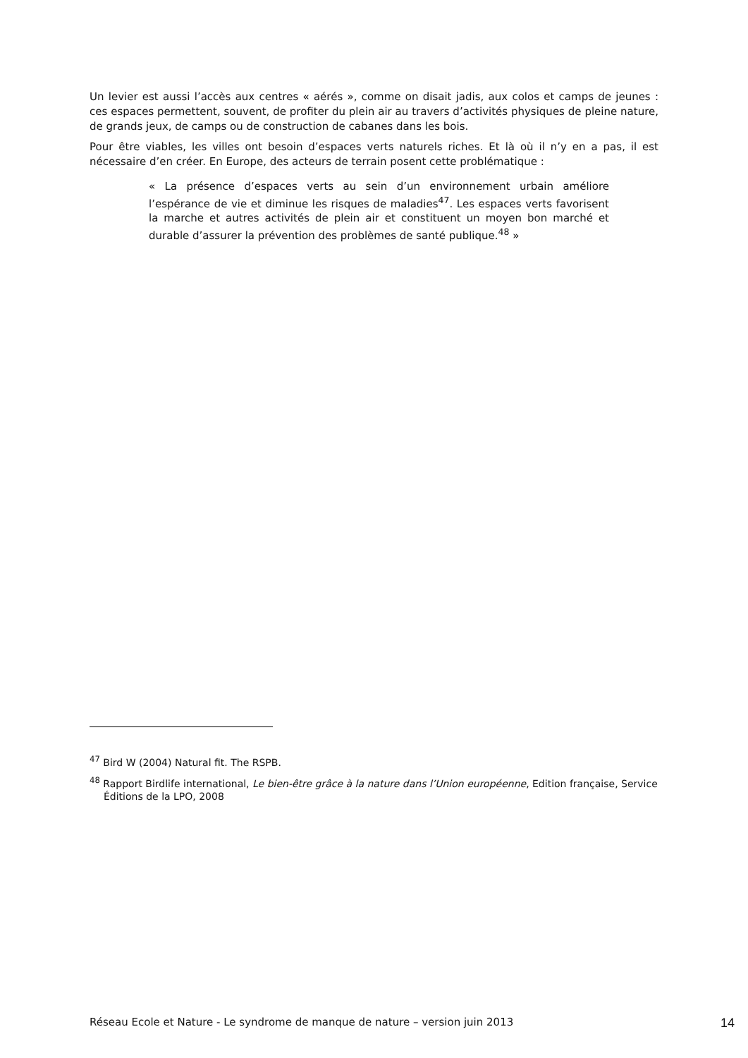Un levier est aussi l’accès aux centres « aérés », comme on disait jadis, aux colos et camps de jeunes : ces espaces permettent, souvent, de profiter du plein air au travers d’activités physiques de pleine nature, de grands jeux, de camps ou de construction de cabanes dans les bois.
Pour être viables, les villes ont besoin d’espaces verts naturels riches. Et là où il n’y en a pas, il est nécessaire d’en créer. En Europe, des acteurs de terrain posent cette problématique :
« La présence d’espaces verts au sein d’un environnement urbain améliore l’espérance de vie et diminue les risques de maladies<sup>47</sup>. Les espaces verts favorisent la marche et autres activités de plein air et constituent un moyen bon marché et durable d’assurer la prévention des problèmes de santé publique.<sup>48</sup> »
<sup>47</sup> Bird W (2004) Natural fit. The RSPB.
<sup>48</sup> Rapport Birdlife international, Le bien-être grâce à la nature dans l’Union européenne, Edition française, Service Éditions de la LPO, 2008
Réseau Ecole et Nature - Le syndrome de manque de nature – version juin 2013 14